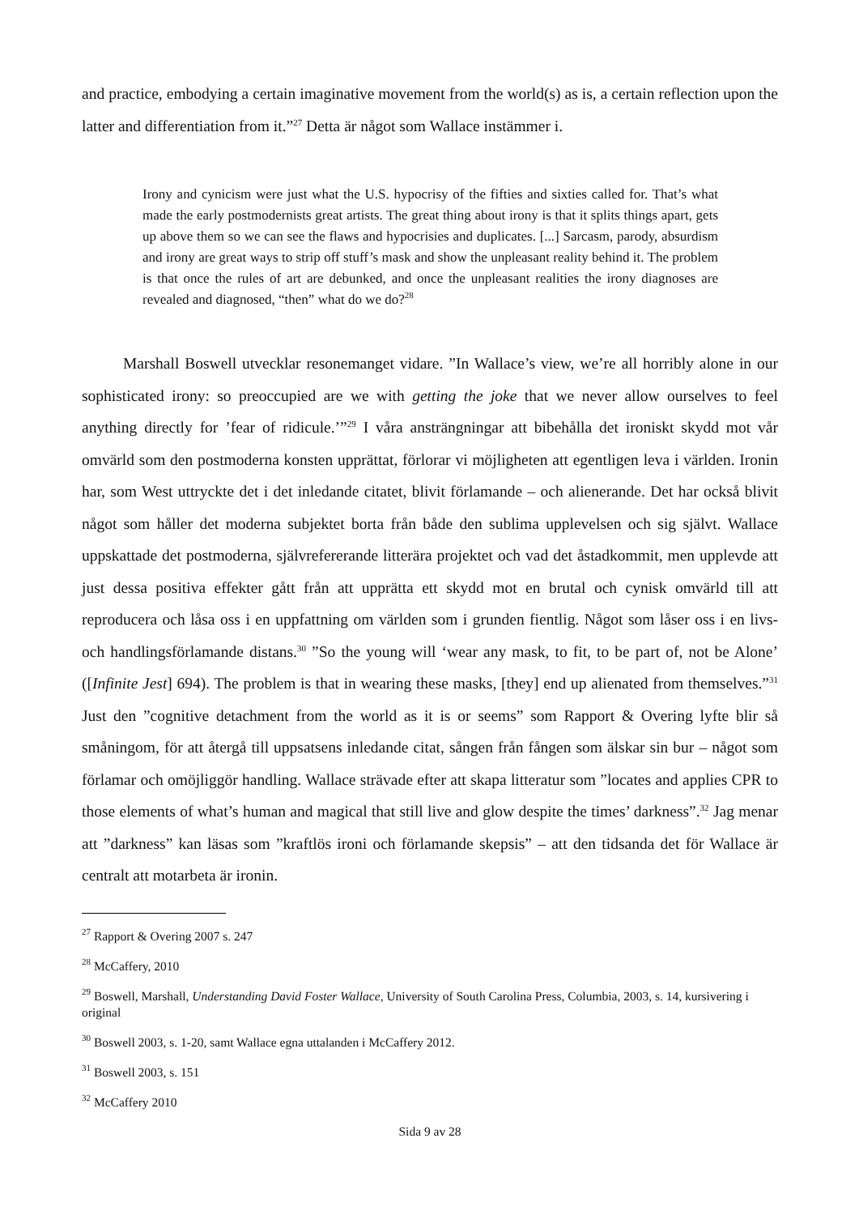and practice, embodying a certain imaginative movement from the world(s) as is, a certain reflection upon the latter and differentiation from it.”<sup>27</sup> Detta är något som Wallace instämmer i.
Irony and cynicism were just what the U.S. hypocrisy of the fifties and sixties called for. That’s what made the early postmodernists great artists. The great thing about irony is that it splits things apart, gets up above them so we can see the flaws and hypocrisies and duplicates. [...] Sarcasm, parody, absurdism and irony are great ways to strip off stuff’s mask and show the unpleasant reality behind it. The problem is that once the rules of art are debunked, and once the unpleasant realities the irony diagnoses are revealed and diagnosed, “then” what do we do?<sup>28</sup>
Marshall Boswell utvecklar resonemanget vidare. ”In Wallace’s view, we’re all horribly alone in our sophisticated irony: so preoccupied are we with getting the joke that we never allow ourselves to feel anything directly for ’fear of ridicule.’”<sup>29</sup> I våra ansträngningar att bibehålla det ironiskt skydd mot vår omvärld som den postmoderna konsten upprättat, förlorar vi möjligheten att egentligen leva i världen. Ironin har, som West uttryckte det i det inledande citatet, blivit förlamande – och alienerande. Det har också blivit något som håller det moderna subjektet borta från både den sublima upplevelsen och sig självt. Wallace uppskattade det postmoderna, självrefererande litterära projektet och vad det åstadkommit, men upplevde att just dessa positiva effekter gått från att upprätta ett skydd mot en brutal och cynisk omvärld till att reproducera och låsa oss i en uppfattning om världen som i grunden fientlig. Något som låser oss i en livs- och handlingsförlamande distans.<sup>30</sup> ”So the young will ‘wear any mask, to fit, to be part of, not be Alone’ ([Infinite Jest] 694). The problem is that in wearing these masks, [they] end up alienated from themselves.”<sup>31</sup> Just den ”cognitive detachment from the world as it is or seems” som Rapport & Overing lyfte blir så småningom, för att återgå till uppsatsens inledande citat, sången från fången som älskar sin bur – något som förlamar och omöjliggör handling. Wallace strävade efter att skapa litteratur som ”locates and applies CPR to those elements of what’s human and magical that still live and glow despite the times’ darkness”.<sup>32</sup> Jag menar att ”darkness” kan läsas som ”kraftlös ironi och förlamande skepsis” – att den tidsanda det för Wallace är centralt att motarbeta är ironin.
<sup>27</sup> Rapport & Overing 2007 s. 247
<sup>28</sup> McCaffery, 2010
<sup>29</sup> Boswell, Marshall, Understanding David Foster Wallace, University of South Carolina Press, Columbia, 2003, s. 14, kursivering i original
<sup>30</sup> Boswell 2003, s. 1-20, samt Wallace egna uttalanden i McCaffery 2012.
<sup>31</sup> Boswell 2003, s. 151
<sup>32</sup> McCaffery 2010
Sida 9 av 28